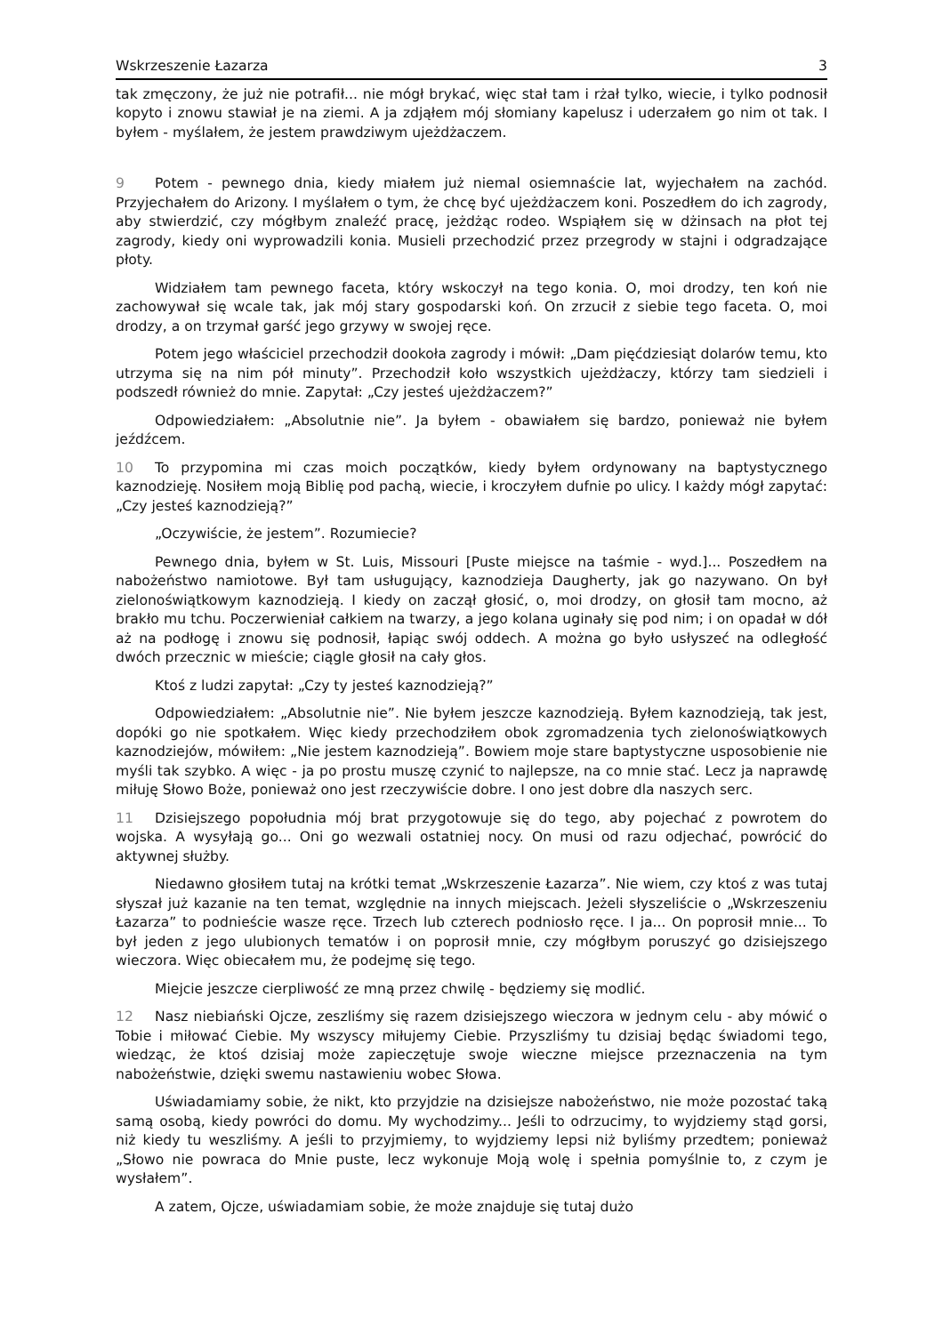Wskrzeszenie Łazarza 3
tak zmęczony, że już nie potrafił... nie mógł brykać, więc stał tam i rżał tylko, wiecie, i tylko podnosił kopyto i znowu stawiał je na ziemi. A ja zdjąłem mój słomiany kapelusz i uderzałem go nim ot tak. I byłem - myślałem, że jestem prawdziwym ujeżdżaczem.
9 Potem - pewnego dnia, kiedy miałem już niemal osiemnaście lat, wyjechałem na zachód. Przyjechałem do Arizony. I myślałem o tym, że chcę być ujeżdżaczem koni. Poszedłem do ich zagrody, aby stwierdzić, czy mógłbym znaleźć pracę, jeżdżąc rodeo. Wspiąłem się w dżinsach na płot tej zagrody, kiedy oni wyprowadzili konia. Musieli przechodzić przez przegrody w stajni i odgradzające płoty.
Widziałem tam pewnego faceta, który wskoczył na tego konia. O, moi drodzy, ten koń nie zachowywał się wcale tak, jak mój stary gospodarski koń. On zrzucił z siebie tego faceta. O, moi drodzy, a on trzymał garść jego grzywy w swojej ręce.
Potem jego właściciel przechodził dookoła zagrody i mówił: „Dam pięćdziesiąt dolarów temu, kto utrzyma się na nim pół minuty”. Przechodził koło wszystkich ujeżdżaczy, którzy tam siedzieli i podszedł również do mnie. Zapytał: „Czy jesteś ujeżdżaczem?”
Odpowiedziałem: „Absolutnie nie”. Ja byłem - obawiałem się bardzo, ponieważ nie byłem jeźdźcem.
10 To przypomina mi czas moich początków, kiedy byłem ordynowany na baptystycznego kaznodzieję. Nosiłem moją Biblię pod pachą, wiecie, i kroczyłem dufnie po ulicy. I każdy mógł zapytać: „Czy jesteś kaznodzieją?”
„Oczywiście, że jestem”. Rozumiecie?
Pewnego dnia, byłem w St. Luis, Missouri [Puste miejsce na taśmie - wyd.]... Poszedłem na nabożeństwo namiotowe. Był tam usługujący, kaznodzieja Daugherty, jak go nazywano. On był zielonoświątkowym kaznodzieją. I kiedy on zaczął głosić, o, moi drodzy, on głosił tam mocno, aż brakło mu tchu. Poczerwieniał całkiem na twarzy, a jego kolana uginały się pod nim; i on opadał w dół aż na podłogę i znowu się podnosił, łapiąc swój oddech. A można go było usłyszeć na odległość dwóch przecznic w mieście; ciągle głosił na cały głos.
Ktoś z ludzi zapytał: „Czy ty jesteś kaznodzieją?”
Odpowiedziałem: „Absolutnie nie”. Nie byłem jeszcze kaznodzieją. Byłem kaznodzieją, tak jest, dopóki go nie spotkałem. Więc kiedy przechodziłem obok zgromadzenia tych zielonoświątkowych kaznodziejów, mówiłem: „Nie jestem kaznodzieją”. Bowiem moje stare baptystyczne usposobienie nie myśli tak szybko. A więc - ja po prostu muszę czynić to najlepsze, na co mnie stać. Lecz ja naprawdę miłuję Słowo Boże, ponieważ ono jest rzeczywiście dobre. I ono jest dobre dla naszych serc.
11 Dzisiejszego popołudnia mój brat przygotowuje się do tego, aby pojechać z powrotem do wojska. A wysyłają go... Oni go wezwali ostatniej nocy. On musi od razu odjechać, powrócić do aktywnej służby.
Niedawno głosiłem tutaj na krótki temat „Wskrzeszenie Łazarza”. Nie wiem, czy ktoś z was tutaj słyszał już kazanie na ten temat, względnie na innych miejscach. Jeżeli słyszeliście o „Wskrzeszeniu Łazarza” to podnieście wasze ręce. Trzech lub czterech podniosło ręce. I ja... On poprosił mnie... To był jeden z jego ulubionych tematów i on poprosił mnie, czy mógłbym poruszyć go dzisiejszego wieczora. Więc obiecałem mu, że podejmę się tego.
Miejcie jeszcze cierpliwość ze mną przez chwilę - będziemy się modlić.
12 Nasz niebiański Ojcze, zeszliśmy się razem dzisiejszego wieczora w jednym celu - aby mówić o Tobie i miłować Ciebie. My wszyscy miłujemy Ciebie. Przyszliśmy tu dzisiaj będąc świadomi tego, wiedząc, że ktoś dzisiaj może zapieczętuje swoje wieczne miejsce przeznaczenia na tym nabożeństwie, dzięki swemu nastawieniu wobec Słowa.
Uświadamiamy sobie, że nikt, kto przyjdzie na dzisiejsze nabożeństwo, nie może pozostać taką samą osobą, kiedy powróci do domu. My wychodzimy... Jeśli to odrzucimy, to wyjdziemy stąd gorsi, niż kiedy tu weszliśmy. A jeśli to przyjmiemy, to wyjdziemy lepsi niż byliśmy przedtem; ponieważ „Słowo nie powraca do Mnie puste, lecz wykonuje Moją wolę i spełnia pomyślnie to, z czym je wysłałem”.
A zatem, Ojcze, uświadamiam sobie, że może znajduje się tutaj dużo